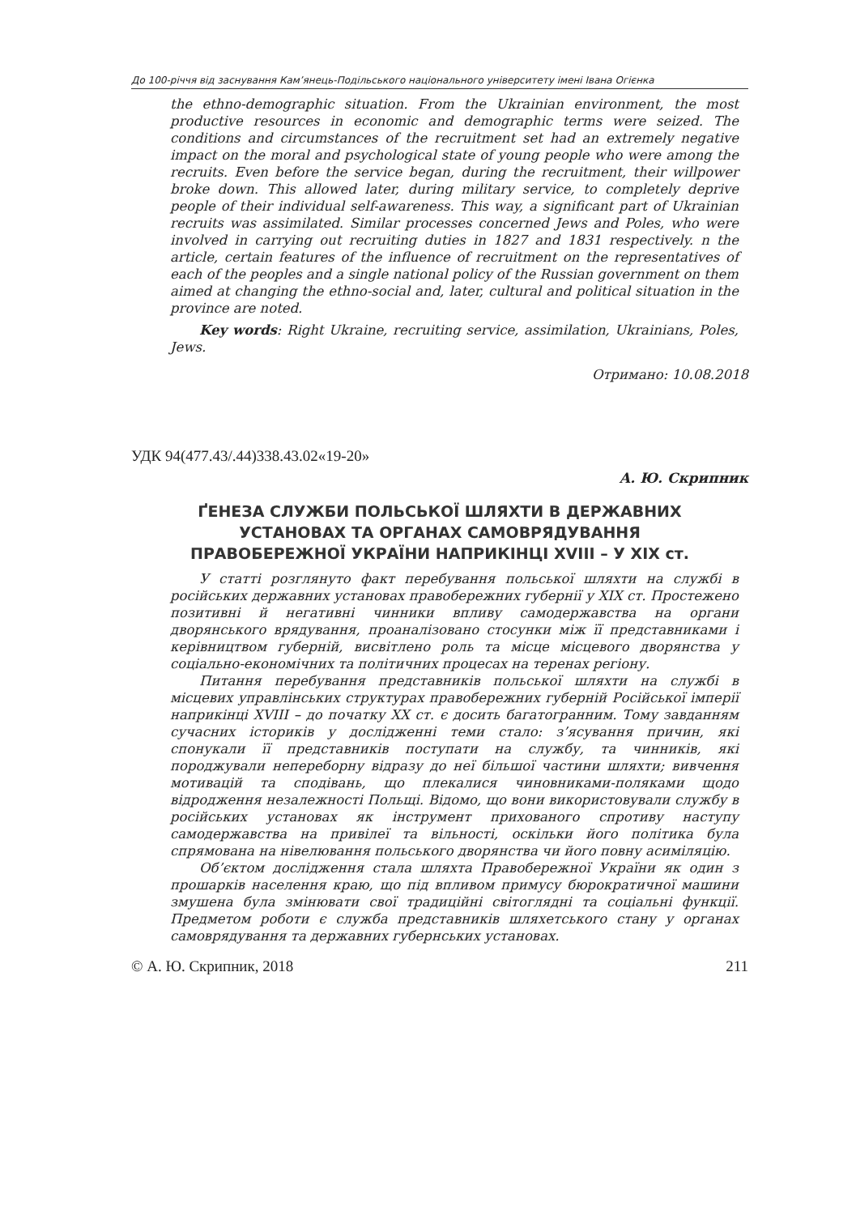До 100-річчя від заснування Кам’янець-Подільського національного університету імені Івана Огієнка
the ethno-demographic situation. From the Ukrainian environment, the most productive resources in economic and demographic terms were seized. The conditions and circumstances of the recruitment set had an extremely negative impact on the moral and psychological state of young people who were among the recruits. Even before the service began, during the recruitment, their willpower broke down. This allowed later, during military service, to completely deprive people of their individual self-awareness. This way, a significant part of Ukrainian recruits was assimilated. Similar processes concerned Jews and Poles, who were involved in carrying out recruiting duties in 1827 and 1831 respectively. n the article, certain features of the influence of recruitment on the representatives of each of the peoples and a single national policy of the Russian government on them aimed at changing the ethno-social and, later, cultural and political situation in the province are noted.
Key words: Right Ukraine, recruiting service, assimilation, Ukrainians, Poles, Jews.
Отримано: 10.08.2018
УДК 94(477.43/.44)338.43.02«19-20»
А. Ю. Скрипник
ҐЕНЕЗА СЛУЖБИ ПОЛЬСЬКОЇ ШЛЯХТИ В ДЕРЖАВНИХ
УСТАНОВАХ ТА ОРГАНАХ САМОВРЯДУВАННЯ
ПРАВОБЕРЕЖНОЇ УКРАЇНИ НАПРИКІНЦІ XVIII – У XIX ст.
У статті розглянуто факт перебування польської шляхти на службі в російських державних установах правобережних губернії у ХІХ ст. Простежено позитивні й негативні чинники впливу самодержавства на органи дворянського врядування, проаналізовано стосунки між її представниками і керівництвом губерній, висвітлено роль та місце місцевого дворянства у соціально-економічних та політичних процесах на теренах регіону.
Питання перебування представників польської шляхти на службі в місцевих управлінських структурах правобережних губерній Російської імперії наприкінці XVIII – до початку ХХ ст. є досить багатогранним. Тому завданням сучасних істориків у дослідженні теми стало: з’ясування причин, які спонукали її представників поступати на службу, та чинників, які породжували непереборну відразу до неї більшої частини шляхти; вивчення мотивацій та сподівань, що плекалися чиновниками-поляками щодо відродження незалежності Польщі. Відомо, що вони використовували службу в російських установах як інструмент прихованого спротиву наступу самодержавства на привілеї та вільності, оскільки його політика була спрямована на нівелювання польського дворянства чи його повну асиміляцію.
Об’єктом дослідження стала шляхта Правобережної України як один з прошарків населення краю, що під впливом примусу бюрократичної машини змушена була змінювати свої традиційні світоглядні та соціальні функції. Предметом роботи є служба представників шляхетського стану у органах самоврядування та державних губернських установах.
© А. Ю. Скрипник, 2018 211